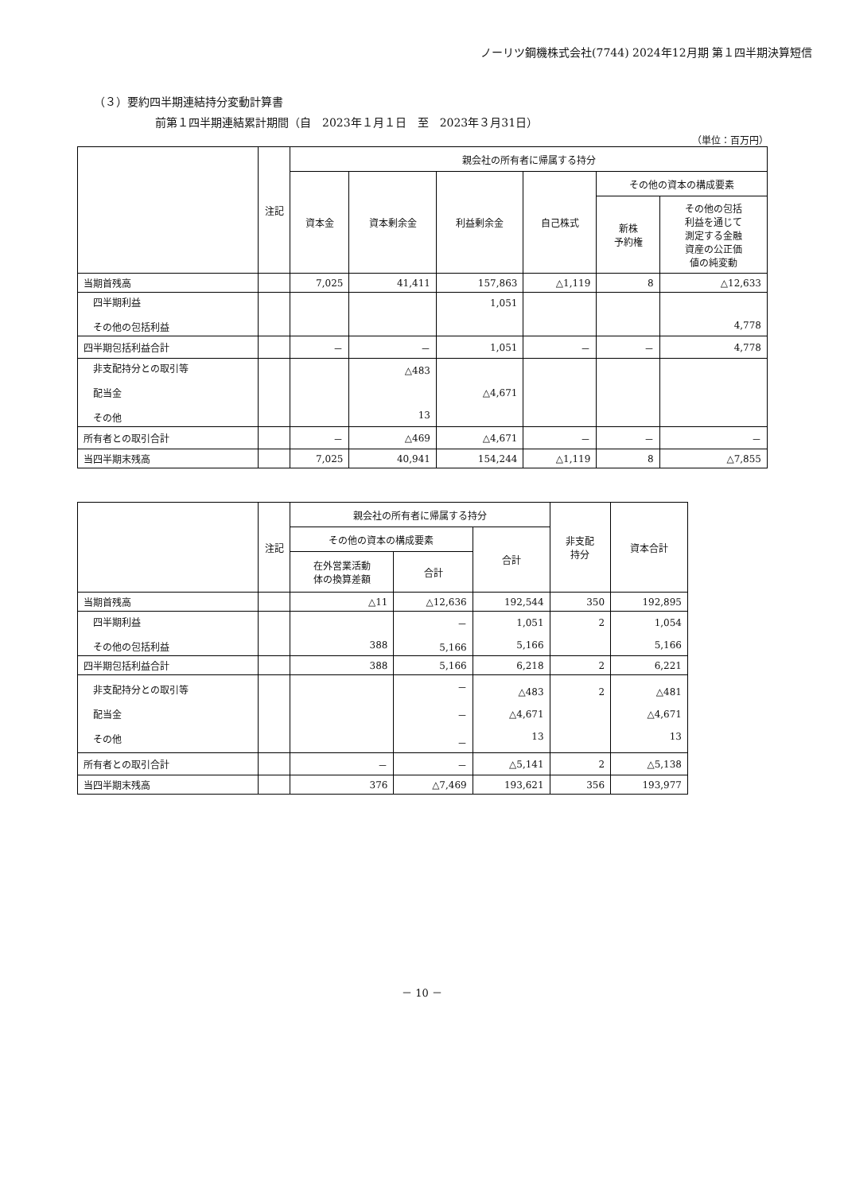ノーリツ鋼機株式会社(7744) 2024年12月期 第１四半期決算短信
（３）要約四半期連結持分変動計算書
前第１四半期連結累計期間（自　2023年１月１日　至　2023年３月31日）
（単位：百万円）
| | 注記 | 親会社の所有者に帰属する持分 | | | | | |
| --- | --- | --- | --- | --- | --- | --- | --- |
| | | 資本金 | 資本剰余金 | 利益剰余金 | 自己株式 | その他の資本の構成要素 | |
| | | | | | | 新株 予約権 | その他の包括 利益を通じて 測定する金融 資産の公正価 値の純変動 |
| 当期首残高 | | 7,025 | 41,411 | 157,863 | △1,119 | 8 | △12,633 |
| 四半期利益 その他の包括利益 | | | | 1,051 | | | 4,778 |
| 四半期包括利益合計 | | － | － | 1,051 | － | － | 4,778 |
| 非支配持分との取引等 配当金 その他 | | | △483 13 | △4,671 | | | |
| 所有者との取引合計 | | － | △469 | △4,671 | － | － | － |
| 当四半期末残高 | | 7,025 | 40,941 | 154,244 | △1,119 | 8 | △7,855 |
| | 注記 | 親会社の所有者に帰属する持分 | | | 非支配 持分 | 資本合計 |
| --- | --- | --- | --- | --- | --- | --- |
| | | その他の資本の構成要素 | | 合計 | | |
| | | 在外営業活動 体の換算差額 | 合計 | | | |
| 当期首残高 | | △11 | △12,636 | 192,544 | 350 | 192,895 |
| 四半期利益 その他の包括利益 | | 388 | － 5,166 | 1,051 5,166 | 2 | 1,054 5,166 |
| 四半期包括利益合計 | | 388 | 5,166 | 6,218 | 2 | 6,221 |
| 非支配持分との取引等 配当金 その他 | | | － － － | △483 △4,671 13 | 2 | △481 △4,671 13 |
| 所有者との取引合計 | | － | － | △5,141 | 2 | △5,138 |
| 当四半期末残高 | | 376 | △7,469 | 193,621 | 356 | 193,977 |
－ 10 －